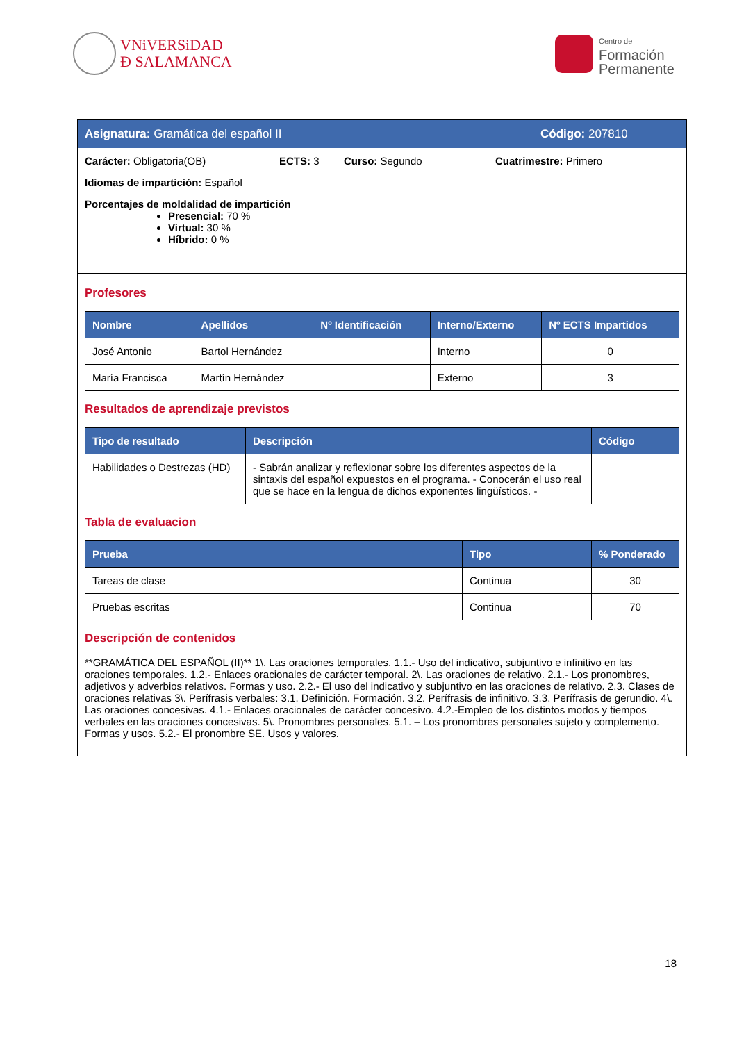VNiVERSiDAD
Ð SALAMANCA
Centro de
Formación
Permanente
Asignatura: Gramática del español II
Código: 207810
Carácter: Obligatoria(OB) ECTS: 3 Curso: Segundo Cuatrimestre: Primero
Idiomas de impartición: Español
Porcentajes de moldalidad de impartición
Presencial: 70 %
Virtual: 30 %
Híbrido: 0 %
Profesores
| Nombre | Apellidos | Nº Identificación | Interno/Externo | Nº ECTS Impartidos |
| --- | --- | --- | --- | --- |
| José Antonio | Bartol Hernández | | Interno | 0 |
| María Francisca | Martín Hernández | | Externo | 3 |
Resultados de aprendizaje previstos
| Tipo de resultado | Descripción | Código |
| --- | --- | --- |
| Habilidades o Destrezas (HD) | - Sabrán analizar y reflexionar sobre los diferentes aspectos de la sintaxis del español expuestos en el programa. - Conocerán el uso real que se hace en la lengua de dichos exponentes lingüísticos. - | |
Tabla de evaluacion
| Prueba | Tipo | % Ponderado |
| --- | --- | --- |
| Tareas de clase | Continua | 30 |
| Pruebas escritas | Continua | 70 |
Descripción de contenidos
**GRAMÁTICA DEL ESPAÑOL (II)** 1\. Las oraciones temporales. 1.1.- Uso del indicativo, subjuntivo e infinitivo en las oraciones temporales. 1.2.- Enlaces oracionales de carácter temporal. 2\. Las oraciones de relativo. 2.1.- Los pronombres, adjetivos y adverbios relativos. Formas y uso. 2.2.- El uso del indicativo y subjuntivo en las oraciones de relativo. 2.3. Clases de oraciones relativas 3\. Perífrasis verbales: 3.1. Definición. Formación. 3.2. Perífrasis de infinitivo. 3.3. Perífrasis de gerundio. 4\. Las oraciones concesivas. 4.1.- Enlaces oracionales de carácter concesivo. 4.2.-Empleo de los distintos modos y tiempos verbales en las oraciones concesivas. 5\. Pronombres personales. 5.1. – Los pronombres personales sujeto y complemento. Formas y usos. 5.2.- El pronombre SE. Usos y valores.
18